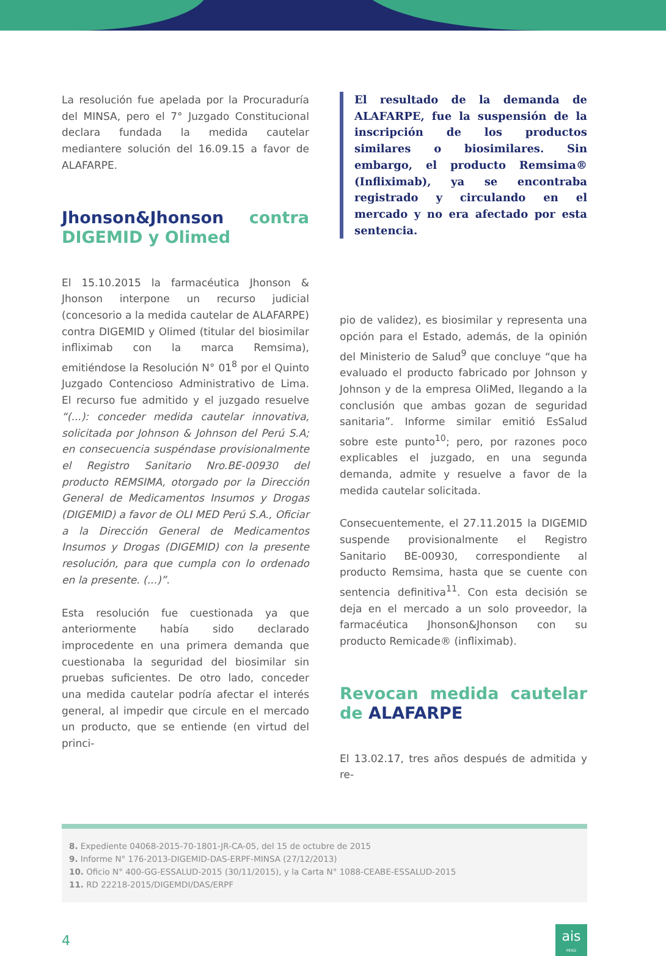La resolución fue apelada por la Procuraduría del MINSA, pero el 7° Juzgado Constitucional declara fundada la medida cautelar mediantere solución del 16.09.15 a favor de ALAFARPE.
Jhonson&Jhonson contra DIGEMID y Olimed
El 15.10.2015 la farmacéutica Jhonson & Jhonson interpone un recurso judicial (concesorio a la medida cautelar de ALAFARPE) contra DIGEMID y Olimed (titular del biosimilar infliximab con la marca Remsima), emitiéndose la Resolución N° 01<sup>8</sup> por el Quinto Juzgado Contencioso Administrativo de Lima. El recurso fue admitido y el juzgado resuelve “(...): conceder medida cautelar innovativa, solicitada por Johnson & Johnson del Perú S.A; en consecuencia suspéndase provisionalmente el Registro Sanitario Nro.BE-00930 del producto REMSIMA, otorgado por la Dirección General de Medicamentos Insumos y Drogas (DIGEMID) a favor de OLI MED Perú S.A., Oficiar a la Dirección General de Medicamentos Insumos y Drogas (DIGEMID) con la presente resolución, para que cumpla con lo ordenado en la presente. (...)”.
Esta resolución fue cuestionada ya que anteriormente había sido declarado improcedente en una primera demanda que cuestionaba la seguridad del biosimilar sin pruebas suficientes. De otro lado, conceder una medida cautelar podría afectar el interés general, al impedir que circule en el mercado un producto, que se entiende (en virtud del princi-
El resultado de la demanda de ALAFARPE, fue la suspensión de la inscripción de los productos similares o biosimilares. Sin embargo, el producto Remsima® (Infliximab), ya se encontraba registrado y circulando en el mercado y no era afectado por esta sentencia.
pio de validez), es biosimilar y representa una opción para el Estado, además, de la opinión del Ministerio de Salud<sup>9</sup> que concluye “que ha evaluado el producto fabricado por Johnson y Johnson y de la empresa OliMed, llegando a la conclusión que ambas gozan de seguridad sanitaria”. Informe similar emitió EsSalud sobre este punto<sup>10</sup>; pero, por razones poco explicables el juzgado, en una segunda demanda, admite y resuelve a favor de la medida cautelar solicitada.
Consecuentemente, el 27.11.2015 la DIGEMID suspende provisionalmente el Registro Sanitario BE-00930, correspondiente al producto Remsima, hasta que se cuente con sentencia definitiva<sup>11</sup>. Con esta decisión se deja en el mercado a un solo proveedor, la farmacéutica Jhonson&Jhonson con su producto Remicade® (infliximab).
Revocan medida cautelar de ALAFARPE
El 13.02.17, tres años después de admitida y re-
8. Expediente 04068-2015-70-1801-JR-CA-05, del 15 de octubre de 2015
9. Informe N° 176-2013-DIGEMID-DAS-ERPF-MINSA (27/12/2013)
10. Oficio N° 400-GG-ESSALUD-2015 (30/11/2015), y la Carta N° 1088-CEABE-ESSALUD-2015
11. RD 22218-2015/DIGEMDI/DAS/ERPF
4
ais
PERÚ